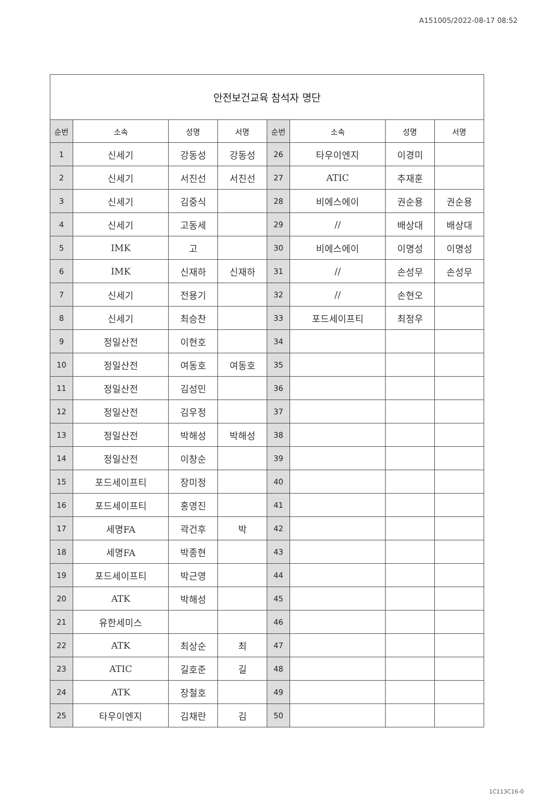A151005/2022-08-17 08:52
| 안전보건교육 참석자 명단 | | | | | | | |
| 순번 | 소속 | 성명 | 서명 | 순번 | 소속 | 성명 | 서명 |
| 1 | 신세기 | 강동성 | 강동성 | 26 | 타우이엔지 | 이경미 | |
| 2 | 신세기 | 서진선 | 서진선 | 27 | ATIC | 추재훈 | |
| 3 | 신세기 | 김중식 | | 28 | 비에스에이 | 권순용 | 권순용 |
| 4 | 신세기 | 고동세 | | 29 | // | 배상대 | 배상대 |
| 5 | IMK | 고 | | 30 | 비에스에이 | 이명성 | 이명성 |
| 6 | IMK | 신재하 | 신재하 | 31 | // | 손성무 | 손성무 |
| 7 | 신세기 | 전용기 | | 32 | // | 손현오 | |
| 8 | 신세기 | 최승찬 | | 33 | 포드세이프티 | 최정우 | |
| 9 | 정일산전 | 이현호 | | 34 | | | |
| 10 | 정일산전 | 여동호 | 여동호 | 35 | | | |
| 11 | 정일산전 | 김성민 | | 36 | | | |
| 12 | 정일산전 | 김우정 | | 37 | | | |
| 13 | 정일산전 | 박해성 | 박해성 | 38 | | | |
| 14 | 정일산전 | 이창순 | | 39 | | | |
| 15 | 포드세이프티 | 장미정 | | 40 | | | |
| 16 | 포드세이프티 | 홍영진 | | 41 | | | |
| 17 | 세명FA | 곽건후 | 박 | 42 | | | |
| 18 | 세명FA | 박종현 | | 43 | | | |
| 19 | 포드세이프티 | 박근영 | | 44 | | | |
| 20 | ATK | 박해성 | | 45 | | | |
| 21 | 유한세미스 | | | 46 | | | |
| 22 | ATK | 최상순 | 최 | 47 | | | |
| 23 | ATIC | 길호준 | 길 | 48 | | | |
| 24 | ATK | 장철호 | | 49 | | | |
| 25 | 타우이엔지 | 김채란 | 김 | 50 | | | |
1C113C16-0